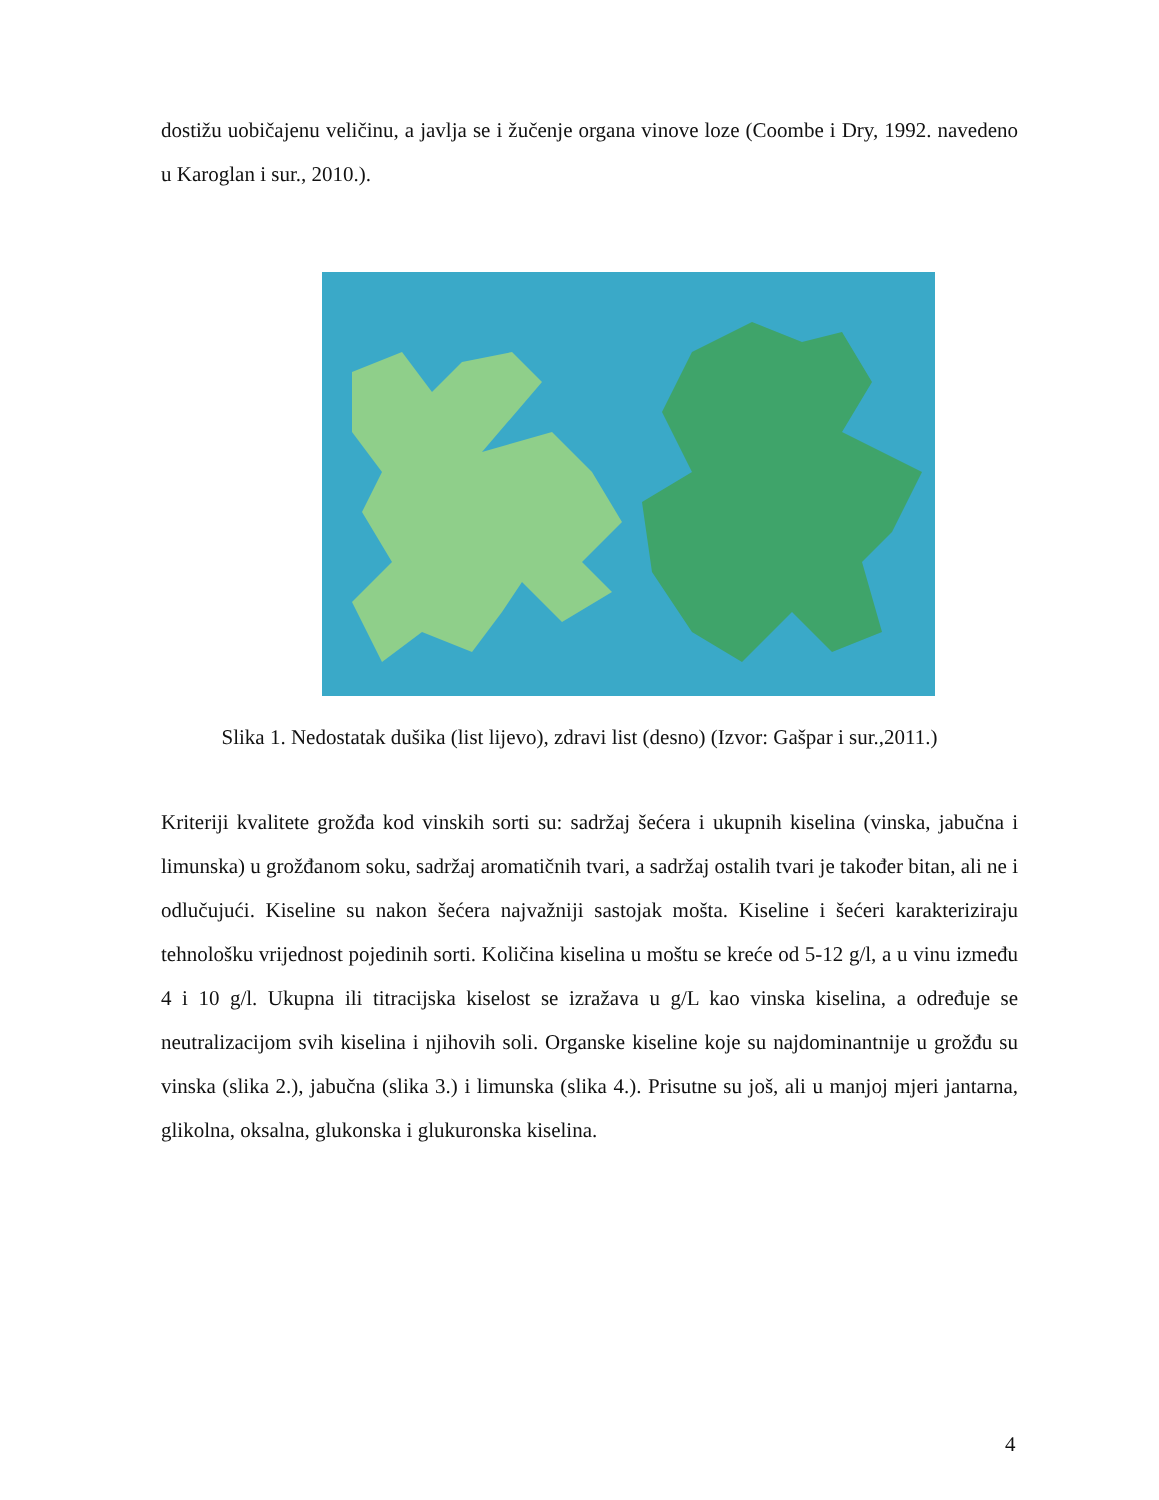dostižu uobičajenu veličinu, a javlja se i žučenje organa vinove loze (Coombe i Dry, 1992. navedeno u Karoglan i sur., 2010.).
Slika 1. Nedostatak dušika (list lijevo), zdravi list (desno) (Izvor: Gašpar i sur.,2011.)
Kriteriji kvalitete grožđa kod vinskih sorti su: sadržaj šećera i ukupnih kiselina (vinska, jabučna i limunska) u grožđanom soku, sadržaj aromatičnih tvari, a sadržaj ostalih tvari je također bitan, ali ne i odlučujući. Kiseline su nakon šećera najvažniji sastojak mošta. Kiseline i šećeri karakteriziraju tehnološku vrijednost pojedinih sorti. Količina kiselina u moštu se kreće od 5-12 g/l, a u vinu između 4 i 10 g/l. Ukupna ili titracijska kiselost se izražava u g/L kao vinska kiselina, a određuje se neutralizacijom svih kiselina i njihovih soli. Organske kiseline koje su najdominantnije u grožđu su vinska (slika 2.), jabučna (slika 3.) i limunska (slika 4.). Prisutne su još, ali u manjoj mjeri jantarna, glikolna, oksalna, glukonska i glukuronska kiselina.
4